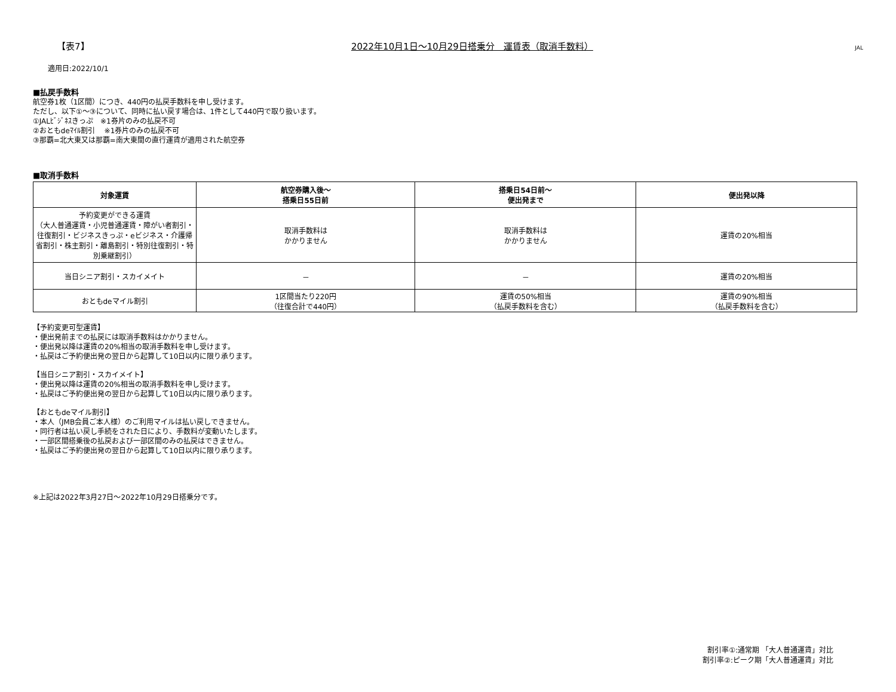【表7】 2022年10月1日～10月29日搭乗分　運賃表（取消手数料） JAL
適用日:2022/10/1
■払戻手数料
航空券1枚（1区間）につき、440円の払戻手数料を申し受けます。
ただし、以下①～③について、同時に払い戻す場合は、1件として440円で取り扱います。
①JALﾋﾞｼﾞﾈｽきっぷ　※1券片のみの払戻不可
②おともdeﾏｲﾙ割引　 ※1券片のみの払戻不可
③那覇=北大東又は那覇=南大東間の直行運賃が適用された航空券
■取消手数料
| 対象運賃 | 航空券購入後～ 搭乗日55日前 | 搭乗日54日前～ 便出発まで | 便出発以降 |
| --- | --- | --- | --- |
| 予約変更ができる運賃 （大人普通運賃・小児普通運賃・障がい者割引・往復割引・ビジネスきっぷ・eビジネス・介護帰省割引・株主割引・離島割引・特別往復割引・特別乗継割引） | 取消手数料は かかりません | 取消手数料は かかりません | 運賃の20%相当 |
| 当日シニア割引・スカイメイト | － | － | 運賃の20%相当 |
| おともdeマイル割引 | 1区間当たり220円 （往復合計で440円） | 運賃の50%相当 （払戻手数料を含む） | 運賃の90%相当 （払戻手数料を含む） |
【予約変更可型運賃】
・便出発前までの払戻には取消手数料はかかりません。
・便出発以降は運賃の20%相当の取消手数料を申し受けます。
・払戻はご予約便出発の翌日から起算して10日以内に限り承ります。
【当日シニア割引・スカイメイト】
・便出発以降は運賃の20%相当の取消手数料を申し受けます。
・払戻はご予約便出発の翌日から起算して10日以内に限り承ります。
【おともdeマイル割引】
・本人（JMB会員ご本人様）のご利用マイルは払い戻しできません。
・同行者は払い戻し手続をされた日により、手数料が変動いたします。
・一部区間搭乗後の払戻および一部区間のみの払戻はできません。
・払戻はご予約便出発の翌日から起算して10日以内に限り承ります。
※上記は2022年3月27日～2022年10月29日搭乗分です。
割引率①:通常期 「大人普通運賃」対比
割引率②:ピーク期「大人普通運賃」対比